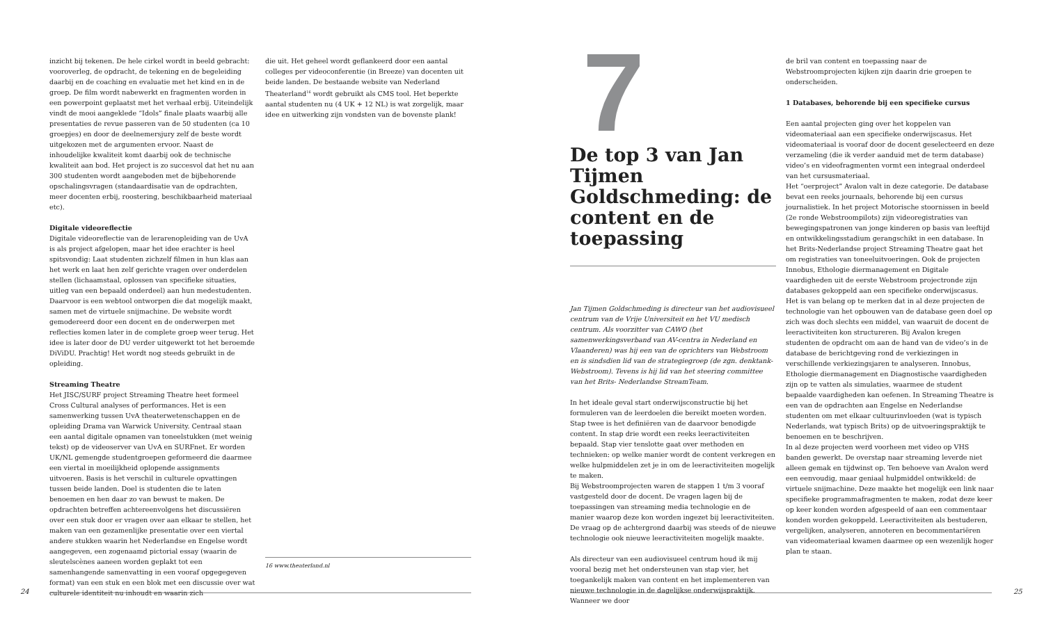inzicht bij tekenen. De hele cirkel wordt in beeld gebracht: vooroverleg, de opdracht, de tekening en de begeleiding daarbij en de coaching en evaluatie met het kind en in de groep. De film wordt nabewerkt en fragmenten worden in een powerpoint geplaatst met het verhaal erbij. Uiteindelijk vindt de mooi aangeklede “Idols” finale plaats waarbij alle presentaties de revue passeren van de 50 studenten (ca 10 groepjes) en door de deelnemersjury zelf de beste wordt uitgekozen met de argumenten ervoor. Naast de inhoudelijke kwaliteit komt daarbij ook de technische kwaliteit aan bod. Het project is zo succesvol dat het nu aan 300 studenten wordt aangeboden met de bijbehorende opschalingsvragen (standaardisatie van de opdrachten, meer docenten erbij, roostering, beschikbaarheid materiaal etc).
Digitale videoreflectie
Digitale videoreflectie van de lerarenopleiding van de UvA is als project afgelopen, maar het idee erachter is heel spitsvondig: Laat studenten zichzelf filmen in hun klas aan het werk en laat hen zelf gerichte vragen over onderdelen stellen (lichaamstaal, oplossen van specifieke situaties, uitleg van een bepaald onderdeel) aan hun medestudenten. Daarvoor is een webtool ontworpen die dat mogelijk maakt, samen met de virtuele snijmachine. De website wordt gemodereerd door een docent en de onderwerpen met reflecties komen later in de complete groep weer terug. Het idee is later door de DU verder uitgewerkt tot het beroemde DiViDU. Prachtig! Het wordt nog steeds gebruikt in de opleiding.
Streaming Theatre
Het JISC/SURF project Streaming Theatre heet formeel Cross Cultural analyses of performances. Het is een samenwerking tussen UvA theaterwetenschappen en de opleiding Drama van Warwick University. Centraal staan een aantal digitale opnamen van toneelstukken (met weinig tekst) op de videoserver van UvA en SURFnet. Er worden UK/NL gemengde studentgroepen geformeerd die daarmee een viertal in moeilijkheid oplopende assignments uitvoeren. Basis is het verschil in culturele opvattingen tussen beide landen. Doel is studenten die te laten benoemen en hen daar zo van bewust te maken. De opdrachten betreffen achtereenvolgens het discussiëren over een stuk door er vragen over aan elkaar te stellen, het maken van een gezamenlijke presentatie over een viertal andere stukken waarin het Nederlandse en Engelse wordt aangegeven, een zogenaamd pictorial essay (waarin de sleutelscènes aaneen worden geplakt tot een samenhangende samenvatting in een vooraf opgegegeven format) van een stuk en een blok met een discussie over wat culturele identiteit nu inhoudt en waarin zich
die uit. Het geheel wordt geflankeerd door een aantal colleges per videoconferentie (in Breeze) van docenten uit beide landen. De bestaande website van Nederland Theaterland<sup>16</sup> wordt gebruikt als CMS tool. Het beperkte aantal studenten nu (4 UK + 12 NL) is wat zorgelijk, maar idee en uitwerking zijn vondsten van de bovenste plank!
16 www.theaterland.nl
24
7
De top 3 van Jan Tijmen Goldschmeding: de content en de toepassing
Jan Tijmen Goldschmeding is directeur van het audiovisueel centrum van de Vrije Universiteit en het VU medisch centrum. Als voorzitter van CAWO (het samenwerkingsverband van AV-centra in Nederland en Vlaanderen) was hij een van de oprichters van Webstroom en is sindsdien lid van de strategiegroep (de zgn. denktank-Webstroom). Tevens is hij lid van het steering committee van het Brits- Nederlandse StreamTeam.
In het ideale geval start onderwijsconstructie bij het formuleren van de leerdoelen die bereikt moeten worden. Stap twee is het definiëren van de daarvoor benodigde content. In stap drie wordt een reeks leeractiviteiten bepaald. Stap vier tenslotte gaat over methoden en technieken: op welke manier wordt de content verkregen en welke hulpmiddelen zet je in om de leeractiviteiten mogelijk te maken.
Bij Webstroomprojecten waren de stappen 1 t/m 3 vooraf vastgesteld door de docent. De vragen lagen bij de toepassingen van streaming media technologie en de manier waarop deze kon worden ingezet bij leeractiviteiten. De vraag op de achtergrond daarbij was steeds of de nieuwe technologie ook nieuwe leeractiviteiten mogelijk maakte.
Als directeur van een audiovisueel centrum houd ik mij vooral bezig met het ondersteunen van stap vier, het toegankelijk maken van content en het implementeren van nieuwe technologie in de dagelijkse onderwijspraktijk. Wanneer we door
de bril van content en toepassing naar de Webstroomprojecten kijken zijn daarin drie groepen te onderscheiden.
1 Databases, behorende bij een specifieke cursus
Een aantal projecten ging over het koppelen van videomateriaal aan een specifieke onderwijscasus. Het videomateriaal is vooraf door de docent geselecteerd en deze verzameling (die ik verder aanduid met de term database) video’s en videofragmenten vormt een integraal onderdeel van het cursusmateriaal.
Het “oerproject” Avalon valt in deze categorie. De database bevat een reeks journaals, behorende bij een cursus journalistiek. In het project Motorische stoornissen in beeld (2e ronde Webstroompilots) zijn videoregistraties van bewegingspatronen van jonge kinderen op basis van leeftijd en ontwikkelingsstadium gerangschikt in een database. In het Brits-Nederlandse project Streaming Theatre gaat het om registraties van toneeluitvoeringen. Ook de projecten Innobus, Ethologie diermanagement en Digitale vaardigheden uit de eerste Webstroom projectronde zijn databases gekoppeld aan een specifieke onderwijscasus.
Het is van belang op te merken dat in al deze projecten de technologie van het opbouwen van de database geen doel op zich was doch slechts een middel, van waaruit de docent de leeractiviteiten kon structureren. Bij Avalon kregen studenten de opdracht om aan de hand van de video’s in de database de berichtgeving rond de verkiezingen in verschillende verkiezingsjaren te analyseren. Innobus, Ethologie diermanagement en Diagnostische vaardigheden zijn op te vatten als simulaties, waarmee de student bepaalde vaardigheden kan oefenen. In Streaming Theatre is een van de opdrachten aan Engelse en Nederlandse studenten om met elkaar cultuurinvloeden (wat is typisch Nederlands, wat typisch Brits) op de uitvoeringspraktijk te benoemen en te beschrijven.
In al deze projecten werd voorheen met video op VHS banden gewerkt. De overstap naar streaming leverde niet alleen gemak en tijdwinst op. Ten behoeve van Avalon werd een eenvoudig, maar geniaal hulpmiddel ontwikkeld: de virtuele snijmachine. Deze maakte het mogelijk een link naar specifieke programmafragmenten te maken, zodat deze keer op keer konden worden afgespeeld of aan een commentaar konden worden gekoppeld. Leeractiviteiten als bestuderen, vergelijken, analyseren, annoteren en becommentariëren van videomateriaal kwamen daarmee op een wezenlijk hoger plan te staan.
25